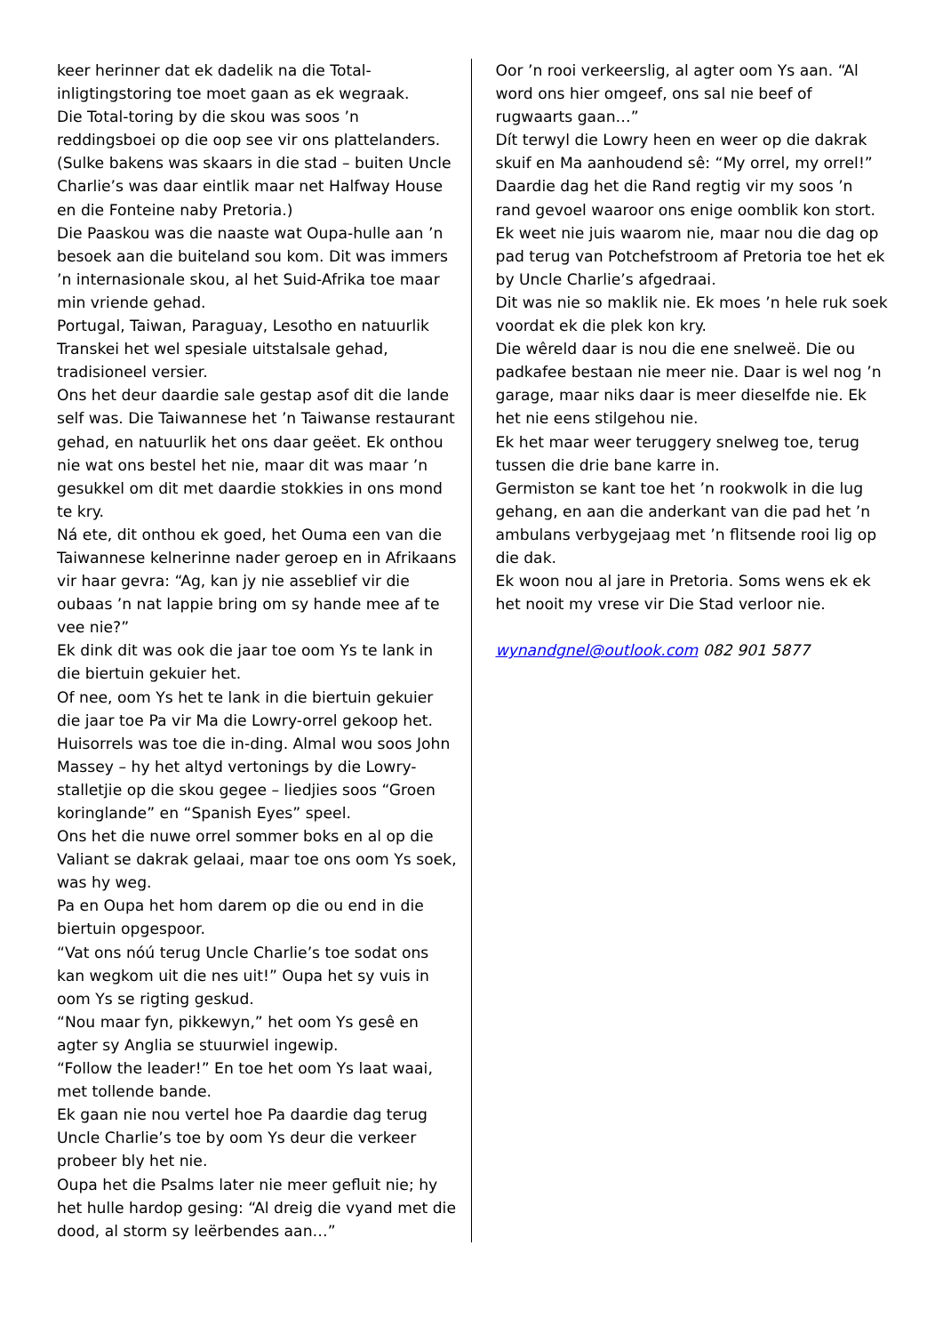keer herinner dat ek dadelik na die Total-inligtingstoring toe moet gaan as ek wegraak.
Die Total-toring by die skou was soos ’n reddingsboei op die oop see vir ons plattelanders. (Sulke bakens was skaars in die stad – buiten Uncle Charlie’s was daar eintlik maar net Halfway House en die Fonteine naby Pretoria.)
Die Paaskou was die naaste wat Oupa-hulle aan ’n besoek aan die buiteland sou kom. Dit was immers ’n internasionale skou, al het Suid-Afrika toe maar min vriende gehad.
Portugal, Taiwan, Paraguay, Lesotho en natuurlik Transkei het wel spesiale uitstalsale gehad, tradisioneel versier.
Ons het deur daardie sale gestap asof dit die lande self was. Die Taiwannese het ’n Taiwanse restaurant gehad, en natuurlik het ons daar geëet. Ek onthou nie wat ons bestel het nie, maar dit was maar ’n gesukkel om dit met daardie stokkies in ons mond te kry.
Ná ete, dit onthou ek goed, het Ouma een van die Taiwannese kelnerinne nader geroep en in Afrikaans vir haar gevra: “Ag, kan jy nie asseblief vir die oubaas ’n nat lappie bring om sy hande mee af te vee nie?”
Ek dink dit was ook die jaar toe oom Ys te lank in die biertuin gekuier het.
Of nee, oom Ys het te lank in die biertuin gekuier die jaar toe Pa vir Ma die Lowry-orrel gekoop het. Huisorrels was toe die in-ding. Almal wou soos John Massey – hy het altyd vertonings by die Lowry-stalletjie op die skou gegee – liedjies soos “Groen koringlande” en “Spanish Eyes” speel.
Ons het die nuwe orrel sommer boks en al op die Valiant se dakrak gelaai, maar toe ons oom Ys soek, was hy weg.
Pa en Oupa het hom darem op die ou end in die biertuin opgespoor.
“Vat ons nóú terug Uncle Charlie’s toe sodat ons kan wegkom uit die nes uit!” Oupa het sy vuis in oom Ys se rigting geskud.
“Nou maar fyn, pikkewyn,” het oom Ys gesê en agter sy Anglia se stuurwiel ingewip.
“Follow the leader!” En toe het oom Ys laat waai, met tollende bande.
Ek gaan nie nou vertel hoe Pa daardie dag terug Uncle Charlie’s toe by oom Ys deur die verkeer probeer bly het nie.
Oupa het die Psalms later nie meer gefluit nie; hy het hulle hardop gesing: “Al dreig die vyand met die dood, al storm sy leërbendes aan…”
Oor ’n rooi verkeerslig, al agter oom Ys aan. “Al word ons hier omgeef, ons sal nie beef of rugwaarts gaan…”
Dít terwyl die Lowry heen en weer op die dakrak skuif en Ma aanhoudend sê: “My orrel, my orrel!”
Daardie dag het die Rand regtig vir my soos ’n rand gevoel waaroor ons enige oomblik kon stort.
Ek weet nie juis waarom nie, maar nou die dag op pad terug van Potchefstroom af Pretoria toe het ek by Uncle Charlie’s afgedraai.
Dit was nie so maklik nie. Ek moes ’n hele ruk soek voordat ek die plek kon kry.
Die wêreld daar is nou die ene snelweë. Die ou padkafee bestaan nie meer nie. Daar is wel nog ’n garage, maar niks daar is meer dieselfde nie. Ek het nie eens stilgehou nie.
Ek het maar weer teruggery snelweg toe, terug tussen die drie bane karre in.
Germiston se kant toe het ’n rookwolk in die lug gehang, en aan die anderkant van die pad het ’n ambulans verbygejaag met ’n flitsende rooi lig op die dak.
Ek woon nou al jare in Pretoria. Soms wens ek ek het nooit my vrese vir Die Stad verloor nie.
wynandgnel@outlook.com 082 901 5877